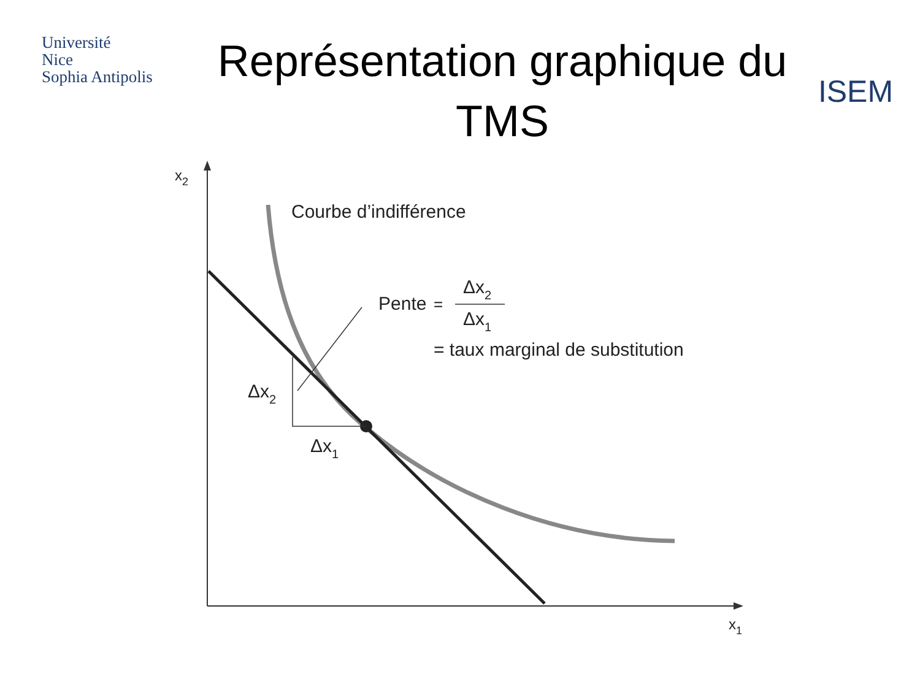Université
Nice
Sophia Antipolis
Représentation graphique du TMS
ISEM
x2
x1
Courbe d’indifférence
Pente
=
Δx2
Δx1
= taux marginal de substitution
Δx2
Δx1